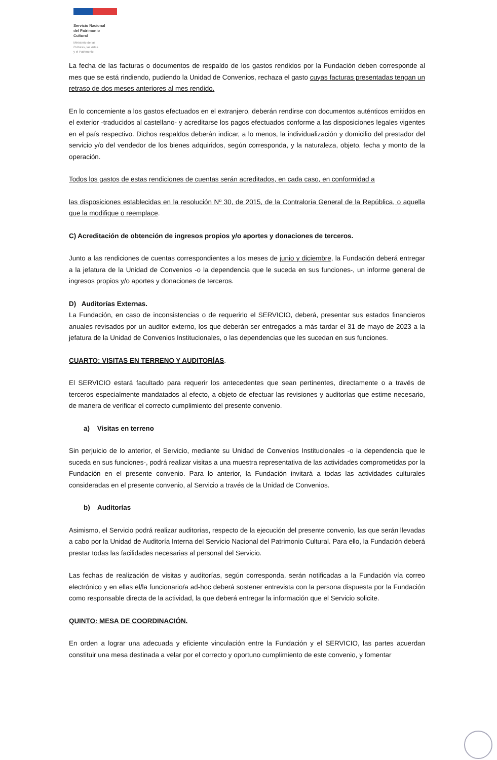Servicio Nacional
del Patrimonio
Cultural
Ministerio de las
Culturas, las Artes
y el Patrimonio
La fecha de las facturas o documentos de respaldo de los gastos rendidos por la Fundación deben corresponde al mes que se está rindiendo, pudiendo la Unidad de Convenios, rechaza el gasto cuyas facturas presentadas tengan un retraso de dos meses anteriores al mes rendido.
En lo concerniente a los gastos efectuados en el extranjero, deberán rendirse con documentos auténticos emitidos en el exterior -traducidos al castellano- y acreditarse los pagos efectuados conforme a las disposiciones legales vigentes en el país respectivo. Dichos respaldos deberán indicar, a lo menos, la individualización y domicilio del prestador del servicio y/o del vendedor de los bienes adquiridos, según corresponda, y la naturaleza, objeto, fecha y monto de la operación.
Todos los gastos de estas rendiciones de cuentas serán acreditados, en cada caso, en conformidad a
las disposiciones establecidas en la resolución Nº 30, de 2015, de la Contraloría General de la República, o aquella que la modifique o reemplace.
C) Acreditación de obtención de ingresos propios y/o aportes y donaciones de terceros.
Junto a las rendiciones de cuentas correspondientes a los meses de junio y diciembre, la Fundación deberá entregar a la jefatura de la Unidad de Convenios -o la dependencia que le suceda en sus funciones-, un informe general de ingresos propios y/o aportes y donaciones de terceros.
D) Auditorías Externas.
La Fundación, en caso de inconsistencias o de requerirlo el SERVICIO, deberá, presentar sus estados financieros anuales revisados por un auditor externo, los que deberán ser entregados a más tardar el 31 de mayo de 2023 a la jefatura de la Unidad de Convenios Institucionales, o las dependencias que les sucedan en sus funciones.
CUARTO: VISITAS EN TERRENO Y AUDITORÍAS.
El SERVICIO estará facultado para requerir los antecedentes que sean pertinentes, directamente o a través de terceros especialmente mandatados al efecto, a objeto de efectuar las revisiones y auditorías que estime necesario, de manera de verificar el correcto cumplimiento del presente convenio.
a) Visitas en terreno
Sin perjuicio de lo anterior, el Servicio, mediante su Unidad de Convenios Institucionales -o la dependencia que le suceda en sus funciones-, podrá realizar visitas a una muestra representativa de las actividades comprometidas por la Fundación en el presente convenio. Para lo anterior, la Fundación invitará a todas las actividades culturales consideradas en el presente convenio, al Servicio a través de la Unidad de Convenios.
b) Auditorías
Asimismo, el Servicio podrá realizar auditorías, respecto de la ejecución del presente convenio, las que serán llevadas a cabo por la Unidad de Auditoría Interna del Servicio Nacional del Patrimonio Cultural. Para ello, la Fundación deberá prestar todas las facilidades necesarias al personal del Servicio.
Las fechas de realización de visitas y auditorías, según corresponda, serán notificadas a la Fundación vía correo electrónico y en ellas el/la funcionario/a ad-hoc deberá sostener entrevista con la persona dispuesta por la Fundación como responsable directa de la actividad, la que deberá entregar la información que el Servicio solicite.
QUINTO: MESA DE COORDINACIÓN.
En orden a lograr una adecuada y eficiente vinculación entre la Fundación y el SERVICIO, las partes acuerdan constituir una mesa destinada a velar por el correcto y oportuno cumplimiento de este convenio, y fomentar